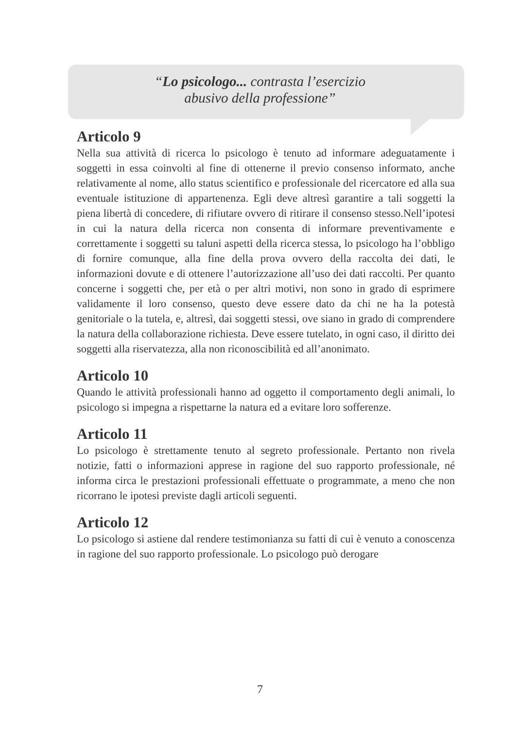“Lo psicologo... contrasta l’esercizio
abusivo della professione”
Articolo 9
Nella sua attività di ricerca lo psicologo è tenuto ad informare adeguatamente i soggetti in essa coinvolti al fine di ottenerne il previo consenso informato, anche relativamente al nome, allo status scientifico e professionale del ricercatore ed alla sua eventuale istituzione di appartenenza. Egli deve altresì garantire a tali soggetti la piena libertà di concedere, di rifiutare ovvero di ritirare il consenso stesso.Nell’ipotesi in cui la natura della ricerca non consenta di informare preventivamente e correttamente i soggetti su taluni aspetti della ricerca stessa, lo psicologo ha l’obbligo di fornire comunque, alla fine della prova ovvero della raccolta dei dati, le informazioni dovute e di ottenere l’autorizzazione all’uso dei dati raccolti. Per quanto concerne i soggetti che, per età o per altri motivi, non sono in grado di esprimere validamente il loro consenso, questo deve essere dato da chi ne ha la potestà genitoriale o la tutela, e, altresì, dai soggetti stessi, ove siano in grado di comprendere la natura della collaborazione richiesta. Deve essere tutelato, in ogni caso, il diritto dei soggetti alla riservatezza, alla non riconoscibilità ed all’anonimato.
Articolo 10
Quando le attività professionali hanno ad oggetto il comportamento degli animali, lo psicologo si impegna a rispettarne la natura ed a evitare loro sofferenze.
Articolo 11
Lo psicologo è strettamente tenuto al segreto professionale. Pertanto non rivela notizie, fatti o informazioni apprese in ragione del suo rapporto professionale, né informa circa le prestazioni professionali effettuate o programmate, a meno che non ricorrano le ipotesi previste dagli articoli seguenti.
Articolo 12
Lo psicologo si astiene dal rendere testimonianza su fatti di cui è venuto a conoscenza in ragione del suo rapporto professionale. Lo psicologo può derogare
7